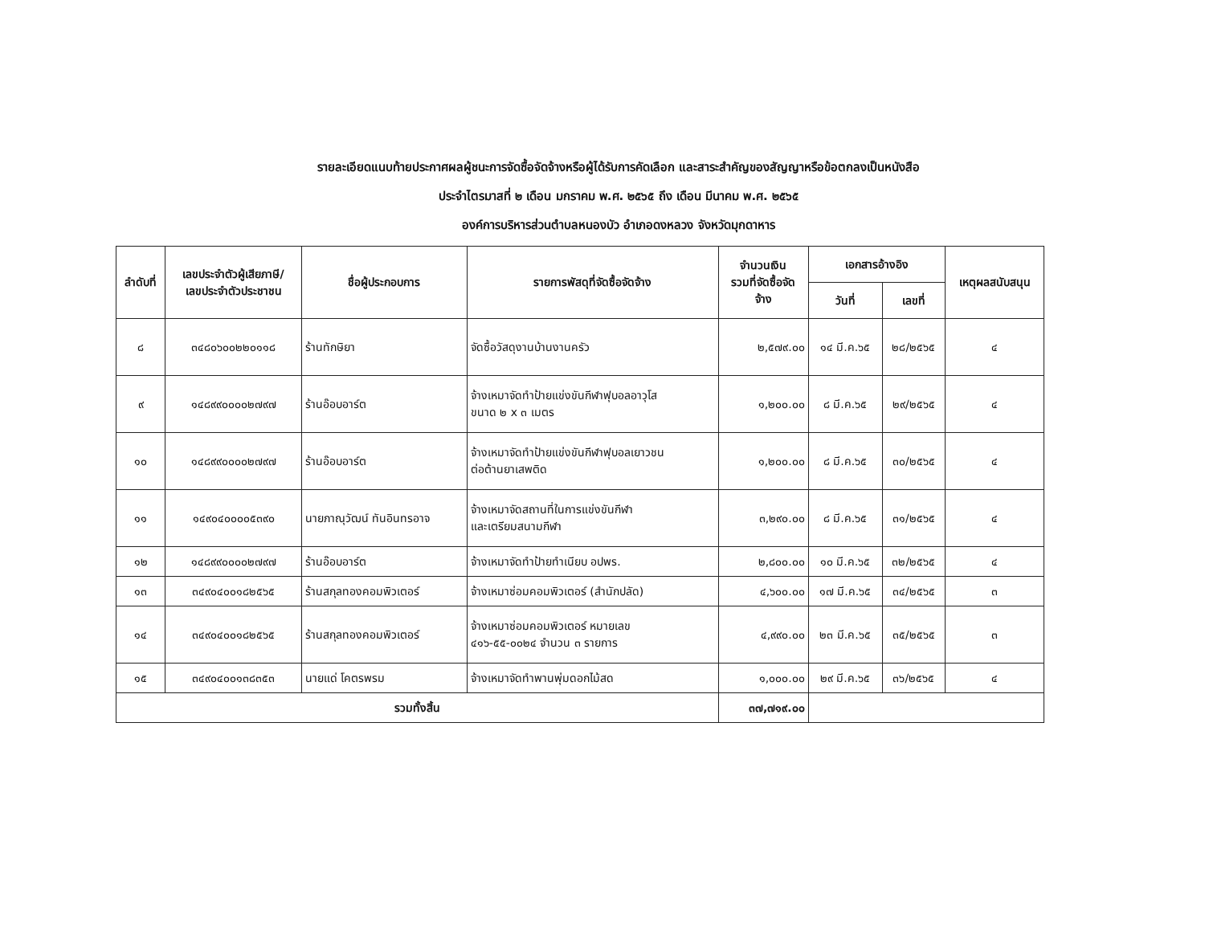รายละเอียดแนบท้ายประกาศผลผู้ชนะการจัดซื้อจัดจ้างหรือผู้ได้รับการคัดเลือก และสาระสำคัญของสัญญาหรือข้อตกลงเป็นหนังสือ
ประจำไตรมาสที่ ๒ เดือน มกราคม พ.ศ. ๒๕๖๕ ถึง เดือน มีนาคม พ.ศ. ๒๕๖๕
องค์การบริหารส่วนตำบลหนองบัว อำเภอดงหลวง จังหวัดมุกดาหาร
| ลำดับที่ | เลขประจำตัวผู้เสียภาษี/ เลขประจำตัวประชาชน | ชื่อผู้ประกอบการ | รายการพัสดุที่จัดซื้อจัดจ้าง | จำนวนเงิน รวมที่จัดซื้อจัด จ้าง | เอกสารอ้างอิง | | เหตุผลสนับสนุน |
| --- | --- | --- | --- | --- | --- | --- | --- |
| | | | | | วันที่ | เลขที่ | |
| ๘ | ๓๔๘๐๖๐๐๒๒๐๑๑๘ | ร้านทักษิยา | จัดซื้อวัสดุงานบ้านงานครัว | ๒,๕๗๙.๐๐ | ๑๔ มี.ค.๖๕ | ๒๘/๒๕๖๕ | ๔ |
| ๙ | ๑๔๘๙๙๐๐๐๐๒๗๙๗ | ร้านอ๊อบอาร์ต | จ้างเหมาจัดทำป้ายแข่งขันกีฬาฟุบอลอาวุโส ขนาด ๒ x ๓ เมตร | ๑,๒๐๐.๐๐ | ๘ มี.ค.๖๕ | ๒๙/๒๕๖๕ | ๔ |
| ๑๐ | ๑๔๘๙๙๐๐๐๐๒๗๙๗ | ร้านอ๊อบอาร์ต | จ้างเหมาจัดทำป้ายแข่งขันกีฬาฟุบอลเยาวชน ต่อต้านยาเสพติด | ๑,๒๐๐.๐๐ | ๘ มี.ค.๖๕ | ๓๐/๒๕๖๕ | ๔ |
| ๑๑ | ๑๔๙๐๔๐๐๐๐๕๓๙๐ | นายภาณุวัฒน์ ทันอินทรอาจ | จ้างเหมาจัดสถานที่ในการแข่งขันกีฬา และเตรียมสนามกีฬา | ๓,๒๙๐.๐๐ | ๘ มี.ค.๖๕ | ๓๑/๒๕๖๕ | ๔ |
| ๑๒ | ๑๔๘๙๙๐๐๐๐๒๗๙๗ | ร้านอ๊อบอาร์ต | จ้างเหมาจัดทำป้ายทำเนียบ อปพร. | ๒,๘๐๐.๐๐ | ๑๐ มี.ค.๖๕ | ๓๒/๒๕๖๕ | ๔ |
| ๑๓ | ๓๔๙๐๔๐๐๑๘๒๕๖๕ | ร้านสกุลทองคอมพิวเตอร์ | จ้างเหมาซ่อมคอมพิวเตอร์ (สำนักปลัด) | ๔,๖๐๐.๐๐ | ๑๗ มี.ค.๖๕ | ๓๔/๒๕๖๕ | ๓ |
| ๑๔ | ๓๔๙๐๔๐๐๑๘๒๕๖๕ | ร้านสกุลทองคอมพิวเตอร์ | จ้างเหมาซ่อมคอมพิวเตอร์ หมายเลข ๔๑๖-๕๕-๐๐๒๔ จำนวน ๓ รายการ | ๔,๙๙๐.๐๐ | ๒๓ มี.ค.๖๕ | ๓๕/๒๕๖๕ | ๓ |
| ๑๕ | ๓๔๙๐๔๐๐๑๓๘๓๕๓ | นายแด่ โคตรพรม | จ้างเหมาจัดทำพานพุ่มดอกไม้สด | ๑,๐๐๐.๐๐ | ๒๙ มี.ค.๖๕ | ๓๖/๒๕๖๕ | ๔ |
| รวมทั้งสิ้น | | | | ๓๗,๗๑๙.๐๐ | | | |